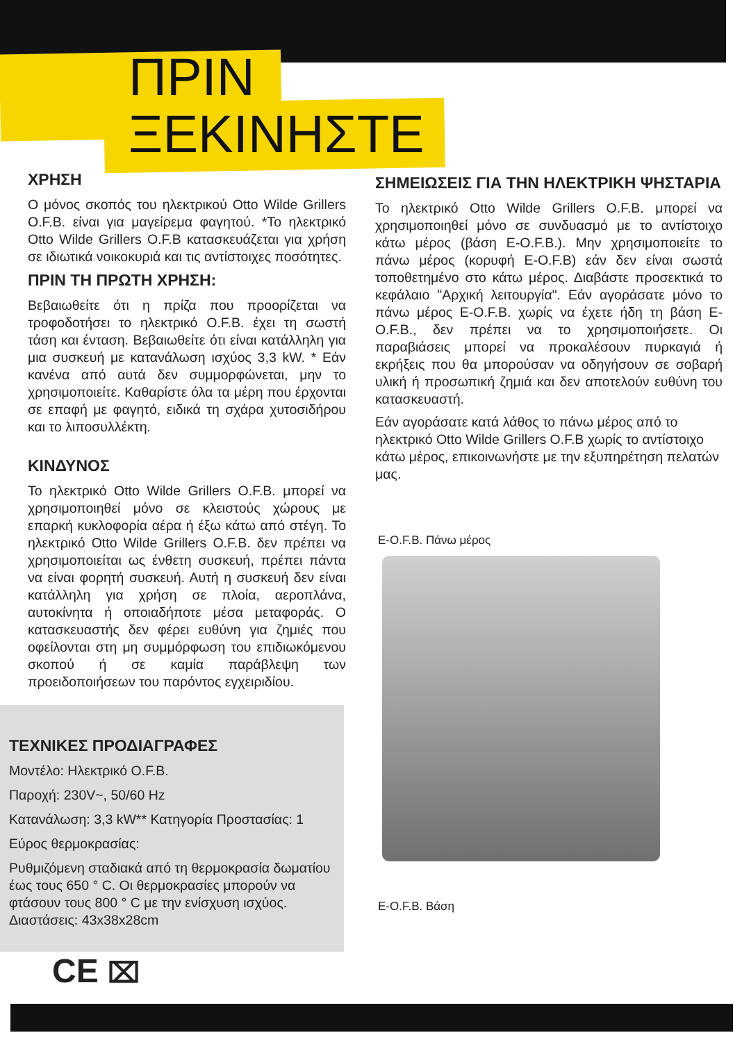ΠΡΙΝ
ΞΕΚΙΝΗΣΤΕ
ΧΡΗΣΗ
Ο μόνος σκοπός του ηλεκτρικού Otto Wilde Grillers O.F.B. είναι για μαγείρεμα φαγητού. *Το ηλεκτρικό Otto Wilde Grillers O.F.B κατασκευάζεται για χρήση σε ιδιωτικά νοικοκυριά και τις αντίστοιχες ποσότητες.
ΠΡΙΝ ΤΗ ΠΡΩΤΗ ΧΡΗΣΗ:
Βεβαιωθείτε ότι η πρίζα που προορίζεται να τροφοδοτήσει το ηλεκτρικό O.F.B. έχει τη σωστή τάση και ένταση. Βεβαιωθείτε ότι είναι κατάλληλη για μια συσκευή με κατανάλωση ισχύος 3,3 kW. * Εάν κανένα από αυτά δεν συμμορφώνεται, μην το χρησιμοποιείτε. Καθαρίστε όλα τα μέρη που έρχονται σε επαφή με φαγητό, ειδικά τη σχάρα χυτοσιδήρου και το λιποσυλλέκτη.
ΚΙΝΔΥΝΟΣ
Το ηλεκτρικό Otto Wilde Grillers O.F.B. μπορεί να χρησιμοποιηθεί μόνο σε κλειστούς χώρους με επαρκή κυκλοφορία αέρα ή έξω κάτω από στέγη. Το ηλεκτρικό Otto Wilde Grillers O.F.B. δεν πρέπει να χρησιμοποιείται ως ένθετη συσκευή, πρέπει πάντα να είναι φορητή συσκευή. Αυτή η συσκευή δεν είναι κατάλληλη για χρήση σε πλοία, αεροπλάνα, αυτοκίνητα ή οποιαδήποτε μέσα μεταφοράς. Ο κατασκευαστής δεν φέρει ευθύνη για ζημιές που οφείλονται στη μη συμμόρφωση του επιδιωκόμενου σκοπού ή σε καμία παράβλεψη των προειδοποιήσεων του παρόντος εγχειριδίου.
ΣΗΜΕΙΩΣΕΙΣ ΓΙΑ ΤΗΝ ΗΛΕΚΤΡΙΚΗ ΨΗΣΤΑΡΙΑ
Το ηλεκτρικό Otto Wilde Grillers O.F.B. μπορεί να χρησιμοποιηθεί μόνο σε συνδυασμό με το αντίστοιχο κάτω μέρος (βάση E-O.F.B.). Μην χρησιμοποιείτε το πάνω μέρος (κορυφή E-O.F.B) εάν δεν είναι σωστά τοποθετημένο στο κάτω μέρος. Διαβάστε προσεκτικά το κεφάλαιο "Αρχική λειτουργία". Εάν αγοράσατε μόνο το πάνω μέρος E-O.F.B. χωρίς να έχετε ήδη τη βάση E-O.F.B., δεν πρέπει να το χρησιμοποιήσετε. Οι παραβιάσεις μπορεί να προκαλέσουν πυρκαγιά ή εκρήξεις που θα μπορούσαν να οδηγήσουν σε σοβαρή υλική ή προσωπική ζημιά και δεν αποτελούν ευθύνη του κατασκευαστή.
Εάν αγοράσατε κατά λάθος το πάνω μέρος από το ηλεκτρικό Otto Wilde Grillers O.F.B χωρίς το αντίστοιχο κάτω μέρος, επικοινωνήστε με την εξυπηρέτηση πελατών μας.
E-O.F.B. Πάνω μέρος
E-O.F.B. Βάση
ΤΕΧΝΙΚΕΣ ΠΡΟΔΙΑΓΡΑΦΕΣ
Μοντέλο: Ηλεκτρικό O.F.B.
Παροχή: 230V~, 50/60 Hz
Κατανάλωση: 3,3 kW** Κατηγορία Προστασίας: 1
Εύρος θερμοκρασίας:
Ρυθμιζόμενη σταδιακά από τη θερμοκρασία δωματίου έως τους 650 ° C. Οι θερμοκρασίες μπορούν να φτάσουν τους 800 ° C με την ενίσχυση ισχύος. Διαστάσεις: 43x38x28cm
CE ⌧